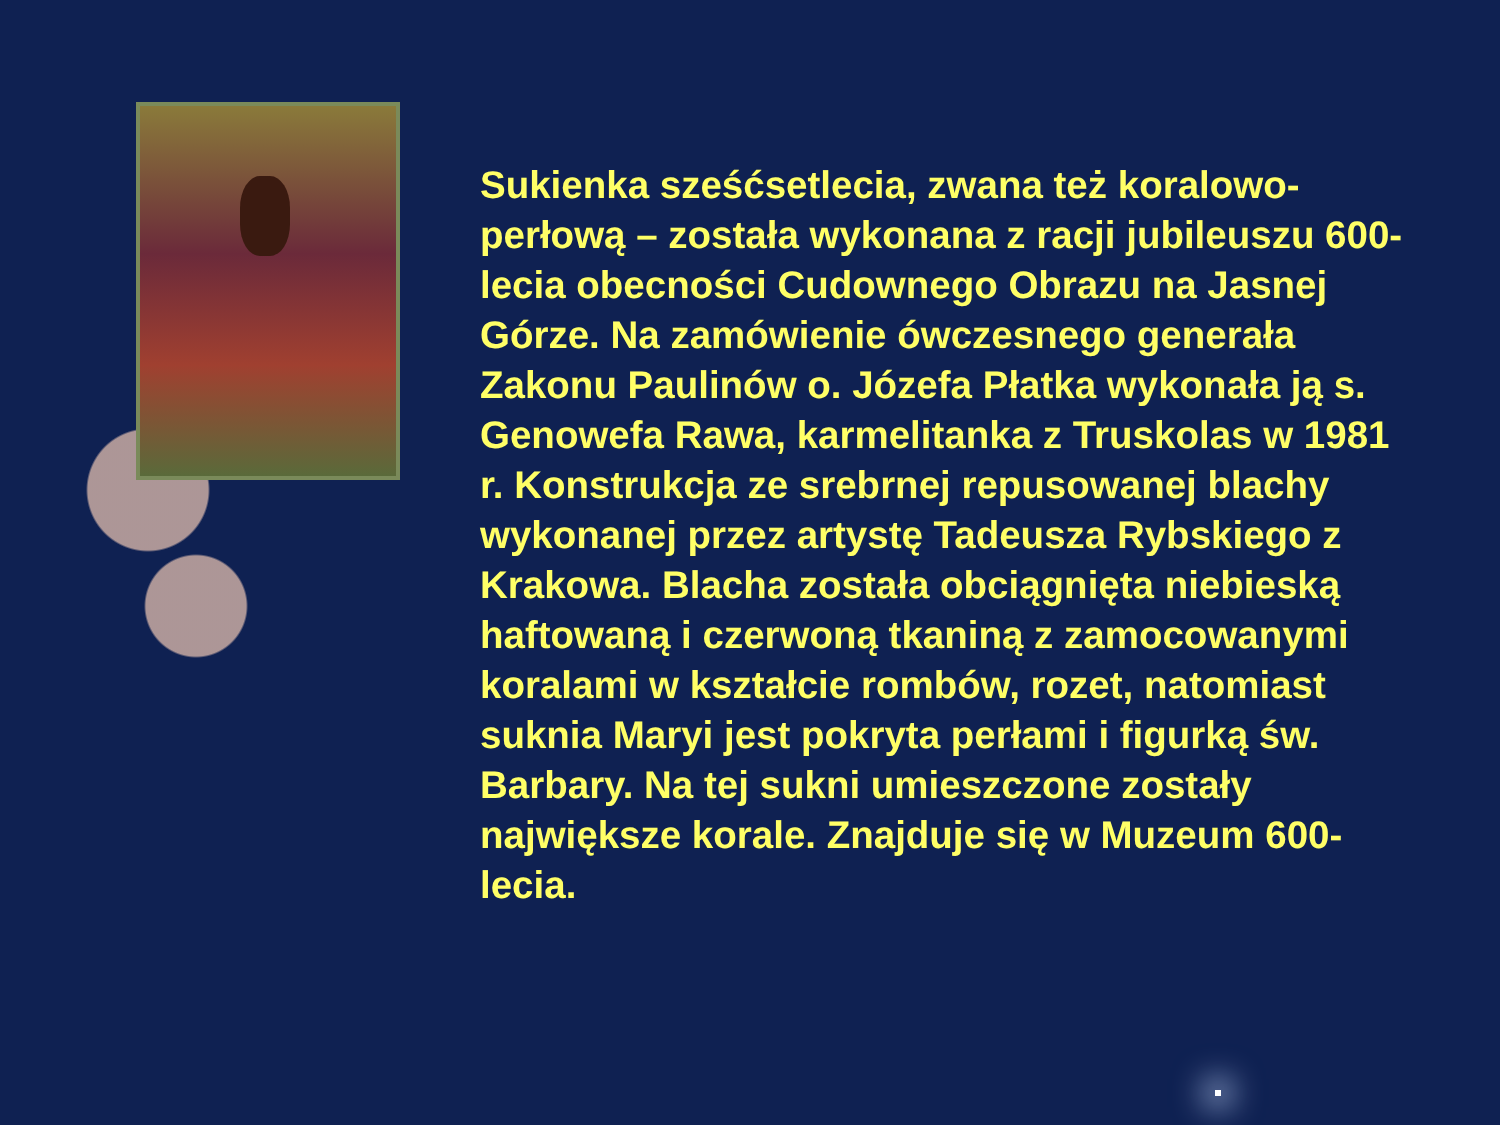Sukienka sześćsetlecia, zwana też koralowo-perłową – została wykonana z racji jubileuszu 600-lecia obecności Cudownego Obrazu na Jasnej Górze. Na zamówienie ówczesnego generała Zakonu Paulinów o. Józefa Płatka wykonała ją s. Genowefa Rawa, karmelitanka z Truskolas w 1981 r. Konstrukcja ze srebrnej repusowanej blachy wykonanej przez artystę Tadeusza Rybskiego z Krakowa. Blacha została obciągnięta niebieską haftowaną i czerwoną tkaniną z zamocowanymi koralami w kształcie rombów, rozet, natomiast suknia Maryi jest pokryta perłami i figurką św. Barbary. Na tej sukni umieszczone zostały największe korale. Znajduje się w Muzeum 600-lecia.